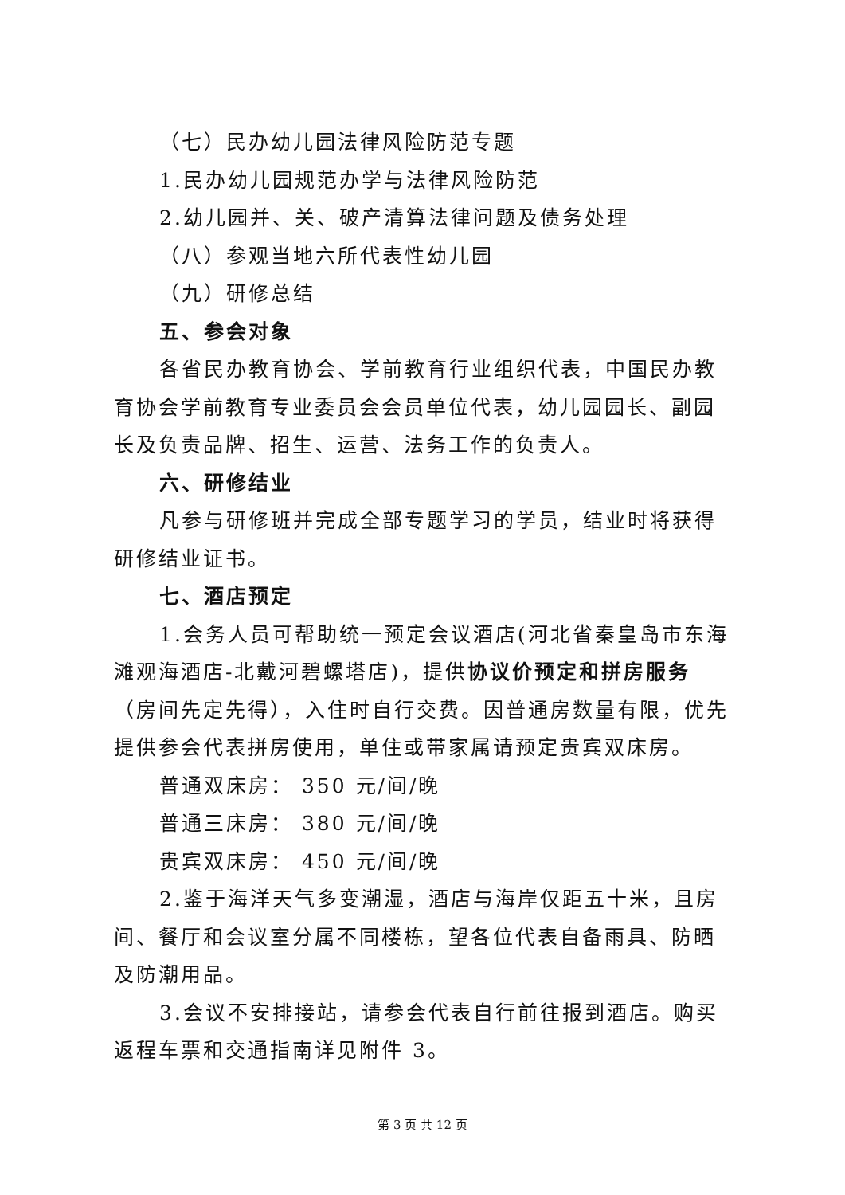（七）民办幼儿园法律风险防范专题
1.民办幼儿园规范办学与法律风险防范
2.幼儿园并、关、破产清算法律问题及债务处理
（八）参观当地六所代表性幼儿园
（九）研修总结
五、参会对象
各省民办教育协会、学前教育行业组织代表，中国民办教育协会学前教育专业委员会会员单位代表，幼儿园园长、副园长及负责品牌、招生、运营、法务工作的负责人。
六、研修结业
凡参与研修班并完成全部专题学习的学员，结业时将获得研修结业证书。
七、酒店预定
1.会务人员可帮助统一预定会议酒店(河北省秦皇岛市东海滩观海酒店-北戴河碧螺塔店)，提供协议价预定和拼房服务（房间先定先得），入住时自行交费。因普通房数量有限，优先提供参会代表拼房使用，单住或带家属请预定贵宾双床房。
普通双床房： 350 元/间/晚
普通三床房： 380 元/间/晚
贵宾双床房： 450 元/间/晚
2.鉴于海洋天气多变潮湿，酒店与海岸仅距五十米，且房间、餐厅和会议室分属不同楼栋，望各位代表自备雨具、防晒及防潮用品。
3.会议不安排接站，请参会代表自行前往报到酒店。购买返程车票和交通指南详见附件 3。
第 3 页 共 12 页